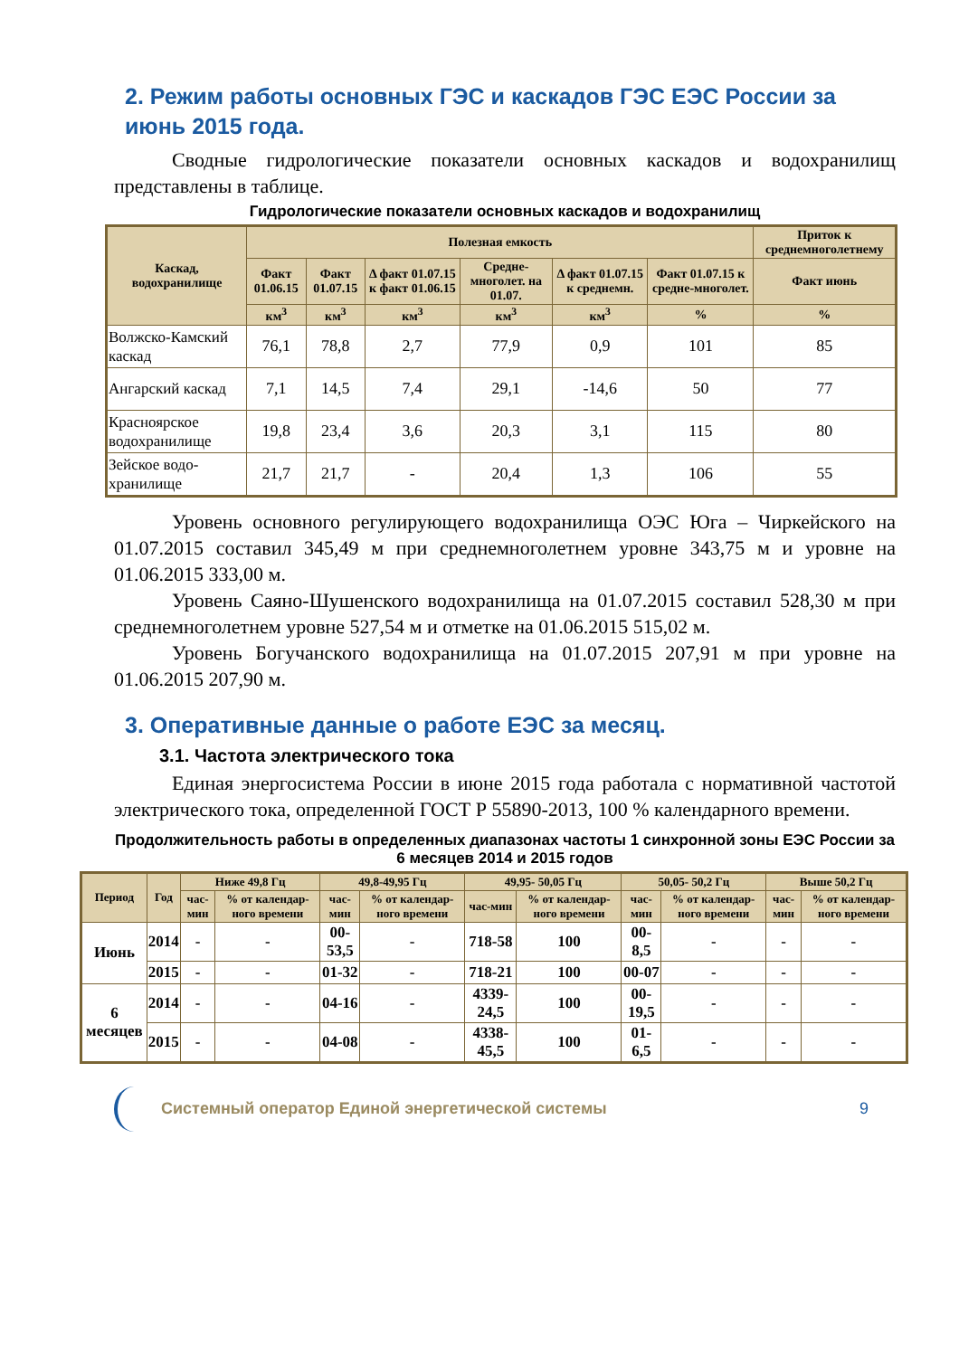2. Режим работы основных ГЭС и каскадов ГЭС ЕЭС России за июнь 2015 года.
Сводные гидрологические показатели основных каскадов и водохранилищ представлены в таблице.
Гидрологические показатели основных каскадов и водохранилищ
| Каскад, водохранилище | Полезная емкость | | | | | | Приток к среднемноголетнему |
| --- | --- | --- | --- | --- | --- | --- | --- |
| | Факт 01.06.15 | Факт 01.07.15 | Δ факт 01.07.15 к факт 01.06.15 | Средне-многолет. на 01.07. | Δ факт 01.07.15 к среднемн. | Факт 01.07.15 к средне-многолет. | Факт июнь |
| | км<sup>3</sup> | км<sup>3</sup> | км<sup>3</sup> | км<sup>3</sup> | км<sup>3</sup> | % | % |
| Волжско-Камский каскад | 76,1 | 78,8 | 2,7 | 77,9 | 0,9 | 101 | 85 |
| Ангарский каскад | 7,1 | 14,5 | 7,4 | 29,1 | -14,6 | 50 | 77 |
| Красноярское водохранилище | 19,8 | 23,4 | 3,6 | 20,3 | 3,1 | 115 | 80 |
| Зейское водо-хранилище | 21,7 | 21,7 | - | 20,4 | 1,3 | 106 | 55 |
Уровень основного регулирующего водохранилища ОЭС Юга – Чиркейского на 01.07.2015 составил 345,49 м при среднемноголетнем уровне 343,75 м и уровне на 01.06.2015 333,00 м.
Уровень Саяно-Шушенского водохранилища на 01.07.2015 составил 528,30 м при среднемноголетнем уровне 527,54 м и отметке на 01.06.2015 515,02 м.
Уровень Богучанского водохранилища на 01.07.2015 207,91 м при уровне на 01.06.2015 207,90 м.
3. Оперативные данные о работе ЕЭС за месяц.
3.1. Частота электрического тока
Единая энергосистема России в июне 2015 года работала с нормативной частотой электрического тока, определенной ГОСТ Р 55890-2013, 100 % календарного времени.
Продолжительность работы в определенных диапазонах частоты 1 синхронной зоны ЕЭС России за 6 месяцев 2014 и 2015 годов
| Период | Год | Ниже 49,8 Гц | | 49,8-49,95 Гц | | 49,95- 50,05 Гц | | 50,05- 50,2 Гц | | Выше 50,2 Гц | |
| --- | --- | --- | --- | --- | --- | --- | --- | --- | --- | --- | --- |
| | | час-мин | % от календар-ного времени | час-мин | % от календар-ного времени | час-мин | % от календар-ного времени | час-мин | % от календар-ного времени | час-мин | % от календар-ного времени |
| Июнь | 2014 | - | - | 00-53,5 | - | 718-58 | 100 | 00-8,5 | - | - | - |
| | 2015 | - | - | 01-32 | - | 718-21 | 100 | 00-07 | - | - | - |
| 6 месяцев | 2014 | - | - | 04-16 | - | 4339-24,5 | 100 | 00-19,5 | - | - | - |
| | 2015 | - | - | 04-08 | - | 4338-45,5 | 100 | 01-6,5 | - | - | - |
Системный оператор Единой энергетической системы 9